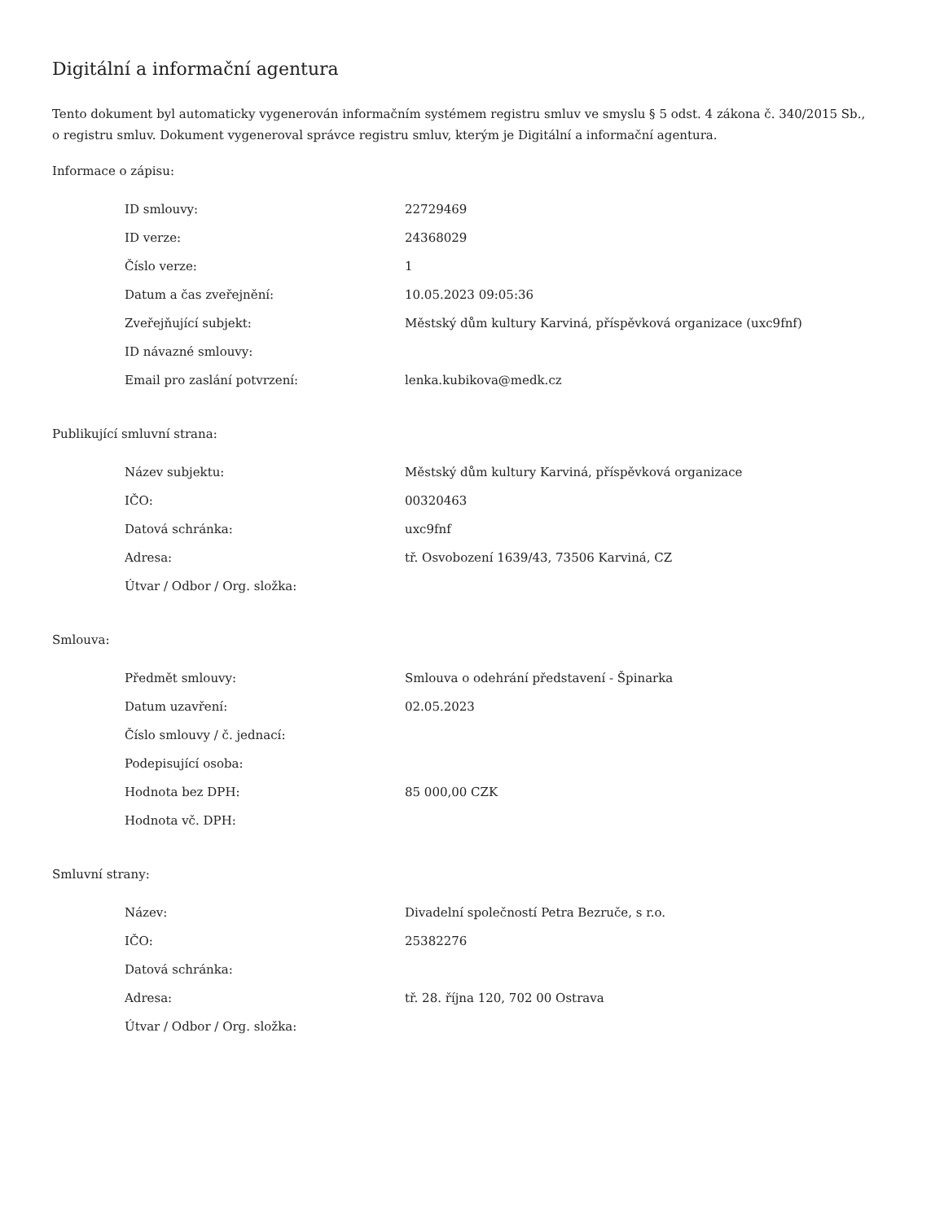Digitální a informační agentura
Tento dokument byl automaticky vygenerován informačním systémem registru smluv ve smyslu § 5 odst. 4 zákona č. 340/2015 Sb., o registru smluv. Dokument vygeneroval správce registru smluv, kterým je Digitální a informační agentura.
Informace o zápisu:
| ID smlouvy: | 22729469 |
| ID verze: | 24368029 |
| Číslo verze: | 1 |
| Datum a čas zveřejnění: | 10.05.2023 09:05:36 |
| Zveřejňující subjekt: | Městský dům kultury Karviná, příspěvková organizace (uxc9fnf) |
| ID návazné smlouvy: | |
| Email pro zaslání potvrzení: | lenka.kubikova@medk.cz |
Publikující smluvní strana:
| Název subjektu: | Městský dům kultury Karviná, příspěvková organizace |
| IČO: | 00320463 |
| Datová schránka: | uxc9fnf |
| Adresa: | tř. Osvobození 1639/43, 73506 Karviná, CZ |
| Útvar / Odbor / Org. složka: | |
Smlouva:
| Předmět smlouvy: | Smlouva o odehrání představení - Špinarka |
| Datum uzavření: | 02.05.2023 |
| Číslo smlouvy / č. jednací: | |
| Podepisující osoba: | |
| Hodnota bez DPH: | 85 000,00 CZK |
| Hodnota vč. DPH: | |
Smluvní strany:
| Název: | Divadelní společností Petra Bezruče, s r.o. |
| IČO: | 25382276 |
| Datová schránka: | |
| Adresa: | tř. 28. října 120, 702 00 Ostrava |
| Útvar / Odbor / Org. složka: | |